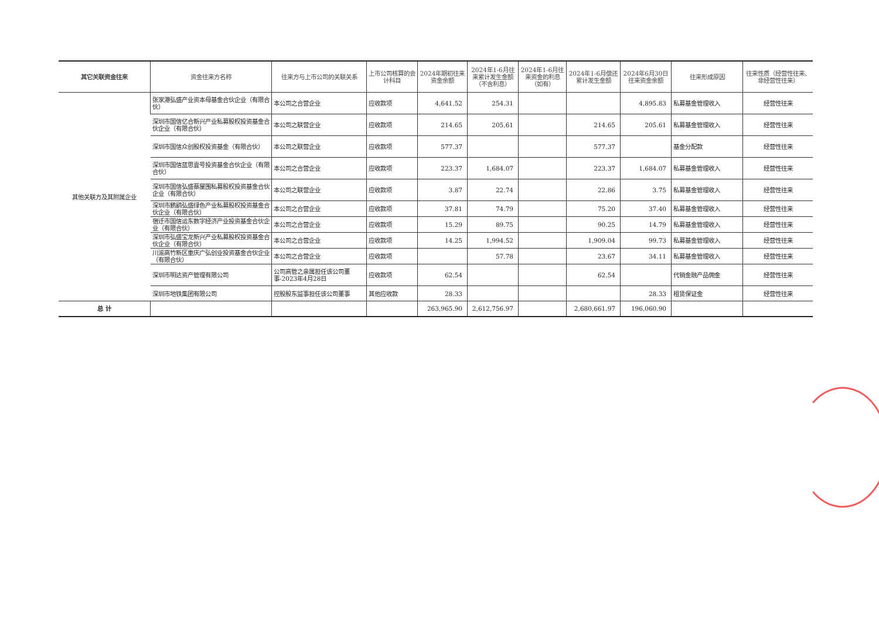| 其它关联资金往来 | 资金往来方名称 | 往来方与上市公司的关联关系 | 上市公司核算的会计科目 | 2024年期初往来资金余额 | 2024年1-6月往来累计发生金额（不含利息） | 2024年1-6月往来资金的利息（如有） | 2024年1-6月偿还累计发生金额 | 2024年6月30日往来资金余额 | 往来形成原因 | 往来性质（经营性往来、非经营性往来） |
| --- | --- | --- | --- | --- | --- | --- | --- | --- | --- | --- |
| 其他关联方及其附属企业 | 张家港弘盛产业资本母基金合伙企业（有限合伙） | 本公司之合营企业 | 应收款项 | 4,641.52 | 254.31 | | | 4,895.83 | 私募基金管理收入 | 经营性往来 |
| | 深圳市国信亿合新兴产业私募股权投资基金合伙企业（有限合伙） | 本公司之联营企业 | 应收款项 | 214.65 | 205.61 | | 214.65 | 205.61 | 私募基金管理收入 | 经营性往来 |
| | 深圳市国信众创股权投资基金（有限合伙） | 本公司之联营企业 | 应收款项 | 577.37 | | | 577.37 | | 基金分配款 | 经营性往来 |
| | 深圳市国信蓝思壹号投资基金合伙企业（有限合伙） | 本公司之合营企业 | 应收款项 | 223.37 | 1,684.07 | | 223.37 | 1,684.07 | 私募基金管理收入 | 经营性往来 |
| | 深圳市国信弘盛蔡屋围私募股权投资基金合伙企业（有限合伙） | 本公司之联营企业 | 应收款项 | 3.87 | 22.74 | | 22.86 | 3.75 | 私募基金管理收入 | 经营性往来 |
| | 深圳市鹏鹞弘盛绿色产业私募股权投资基金合伙企业（有限合伙） | 本公司之合营企业 | 应收款项 | 37.81 | 74.79 | | 75.20 | 37.40 | 私募基金管理收入 | 经营性往来 |
| | 宿迁市国信运东数字经济产业投资基金合伙企业（有限合伙） | 本公司之合营企业 | 应收款项 | 15.29 | 89.75 | | 90.25 | 14.79 | 私募基金管理收入 | 经营性往来 |
| | 深圳市弘盛宝龙新兴产业私募股权投资基金合伙企业（有限合伙） | 本公司之合营企业 | 应收款项 | 14.25 | 1,994.52 | | 1,909.04 | 99.73 | 私募基金管理收入 | 经营性往来 |
| | 川渝高竹新区重庆广弘创业投资基金合伙企业（有限合伙） | 本公司之合营企业 | 应收款项 | | 57.78 | | 23.67 | 34.11 | 私募基金管理收入 | 经营性往来 |
| | 深圳市明达资产管理有限公司 | 公司高管之亲属担任该公司董事-2023年4月28日 | 应收款项 | 62.54 | | | 62.54 | | 代销金融产品佣金 | 经营性往来 |
| | 深圳市地铁集团有限公司 | 控股股东监事担任该公司董事 | 其他应收款 | 28.33 | | | | 28.33 | 租赁保证金 | 经营性往来 |
| 总 计 | | | | 263,965.90 | 2,612,756.97 | | 2,680,661.97 | 196,060.90 | | |